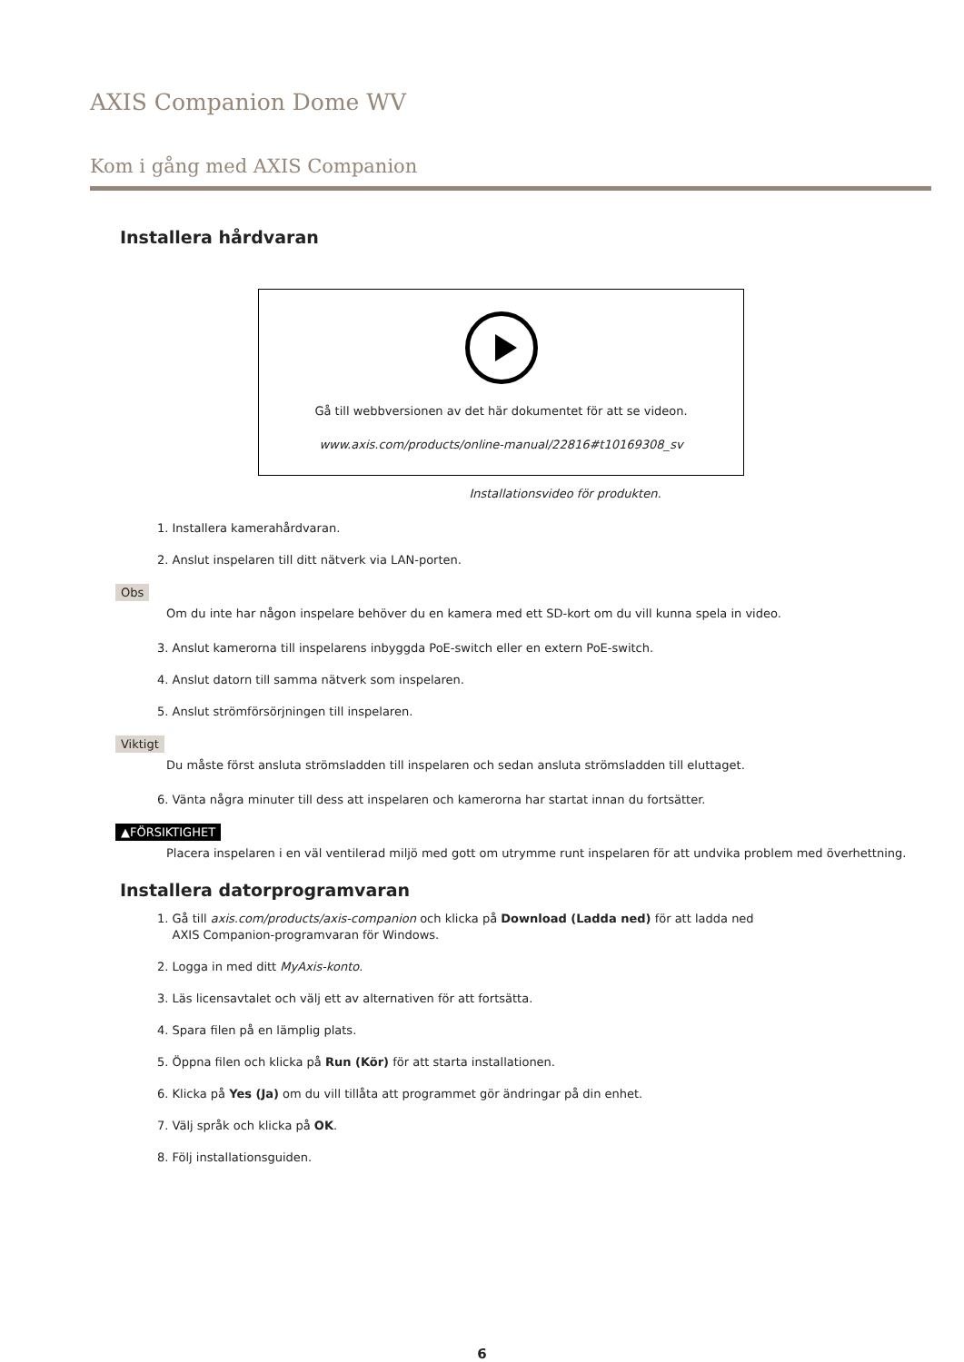AXIS Companion Dome WV
Kom i gång med AXIS Companion
Installera hårdvaran
Gå till webbversionen av det här dokumentet för att se videon.
www.axis.com/products/online-manual/22816#t10169308_sv
Installationsvideo för produkten.
1. Installera kamerahårdvaran.
2. Anslut inspelaren till ditt nätverk via LAN-porten.
Obs
Om du inte har någon inspelare behöver du en kamera med ett SD-kort om du vill kunna spela in video.
3. Anslut kamerorna till inspelarens inbyggda PoE-switch eller en extern PoE-switch.
4. Anslut datorn till samma nätverk som inspelaren.
5. Anslut strömförsörjningen till inspelaren.
Viktigt
Du måste först ansluta strömsladden till inspelaren och sedan ansluta strömsladden till eluttaget.
6. Vänta några minuter till dess att inspelaren och kamerorna har startat innan du fortsätter.
▲FÖRSIKTIGHET
Placera inspelaren i en väl ventilerad miljö med gott om utrymme runt inspelaren för att undvika problem med överhettning.
Installera datorprogramvaran
1. Gå till axis.com/products/axis-companion och klicka på Download (Ladda ned) för att ladda ned
AXIS Companion-programvaran för Windows.
2. Logga in med ditt MyAxis-konto.
3. Läs licensavtalet och välj ett av alternativen för att fortsätta.
4. Spara filen på en lämplig plats.
5. Öppna filen och klicka på Run (Kör) för att starta installationen.
6. Klicka på Yes (Ja) om du vill tillåta att programmet gör ändringar på din enhet.
7. Välj språk och klicka på OK.
8. Följ installationsguiden.
6